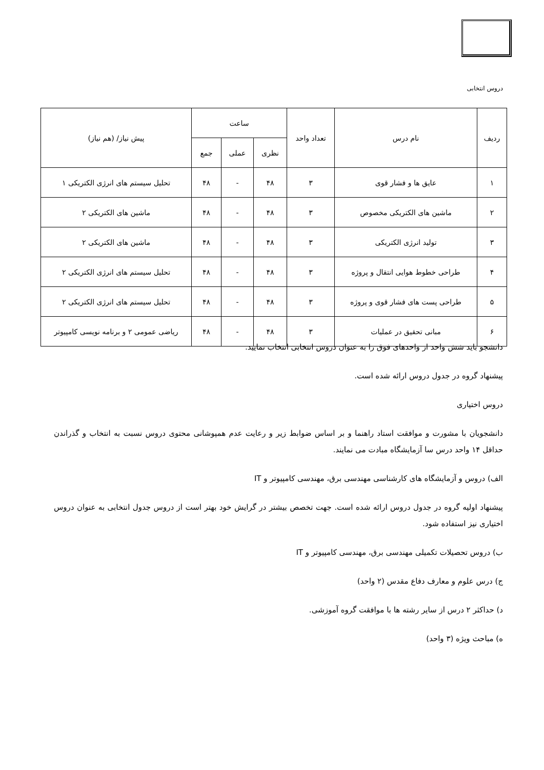دروس انتخابی
| ردیف | نام درس | تعداد واحد | ساعت | | | پیش نیاز/ (هم نیاز) |
| --- | --- | --- | --- | --- | --- | --- |
| | | | نظری | عملی | جمع | |
| ۱ | عایق ها و فشار قوی | ۳ | ۴۸ | - | ۴۸ | تحلیل سیستم های انرژی الکتریکی ۱ |
| ۲ | ماشین های الکتریکی مخصوص | ۳ | ۴۸ | - | ۴۸ | ماشین های الکتریکی ۲ |
| ۳ | تولید انرژی الکتریکی | ۳ | ۴۸ | - | ۴۸ | ماشین های الکتریکی ۲ |
| ۴ | طراحی خطوط هوایی انتقال و پروژه | ۳ | ۴۸ | - | ۴۸ | تحلیل سیستم های انرژی الکتریکی ۲ |
| ۵ | طراحی پست های فشار قوی و پروژه | ۳ | ۴۸ | - | ۴۸ | تحلیل سیستم های انرژی الکتریکی ۲ |
| ۶ | مبانی تحقیق در عملیات | ۳ | ۴۸ | - | ۴۸ | ریاضی عمومی ۲ و برنامه نویسی کامپیوتر |
دانشجو باید شش واحد از واحدهای فوق را به عنوان دروس انتخابی انتخاب نمایید.
پیشنهاد گروه در جدول دروس ارائه شده است.
دروس اختیاری
دانشجویان با مشورت و موافقت استاد راهنما و بر اساس ضوابط زیر و رعایت عدم همپوشانی محتوی دروس نسبت به انتخاب و گذراندن حداقل ۱۴ واحد درس سا آزمایشگاه مبادت می نمایند.
الف) دروس و آزمایشگاه های کارشناسی مهندسی برق، مهندسی کامپیوتر و IT
پیشنهاد اولیه گروه در جدول دروس ارائه شده است. جهت تخصص بیشتر در گرایش خود بهتر است از دروس جدول انتخابی به عنوان دروس اختیاری نیز استفاده شود.
ب) دروس تحصیلات تکمیلی مهندسی برق، مهندسی کامپیوتر و IT
ج) درس علوم و معارف دفاع مقدس (۲ واحد)
د) حداکثر ۲ درس از سایر رشته ها با موافقت گروه آموزشی.
ه) مباحث ویژه (۳ واحد)